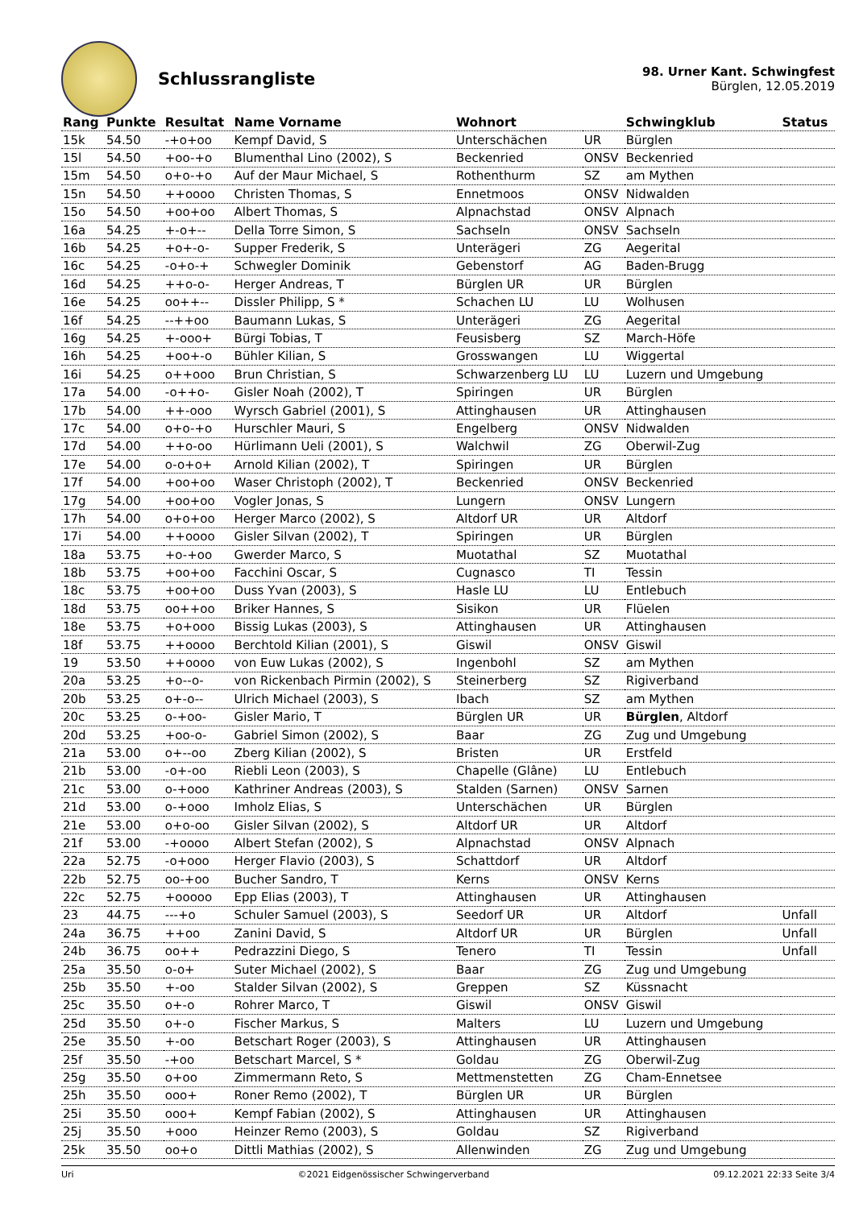Schlussrangliste
98. Urner Kant. Schwingfest
Bürglen, 12.05.2019
| Rang | Punkte | Resultat | Name Vorname | Wohnort | | Schwingklub | Status |
| --- | --- | --- | --- | --- | --- | --- | --- |
| 15k | 54.50 | -+o+oo | Kempf David, S | Unterschächen | UR | Bürglen | |
| 15l | 54.50 | +oo-+o | Blumenthal Lino (2002), S | Beckenried | ONSV | Beckenried | |
| 15m | 54.50 | o+o-+o | Auf der Maur Michael, S | Rothenthurm | SZ | am Mythen | |
| 15n | 54.50 | ++oooo | Christen Thomas, S | Ennetmoos | ONSV | Nidwalden | |
| 15o | 54.50 | +oo+oo | Albert Thomas, S | Alpnachstad | ONSV | Alpnach | |
| 16a | 54.25 | +-o+-- | Della Torre Simon, S | Sachseln | ONSV | Sachseln | |
| 16b | 54.25 | +o+-o- | Supper Frederik, S | Unterägeri | ZG | Aegerital | |
| 16c | 54.25 | -o+o-+ | Schwegler Dominik | Gebenstorf | AG | Baden-Brugg | |
| 16d | 54.25 | ++o-o- | Herger Andreas, T | Bürglen UR | UR | Bürglen | |
| 16e | 54.25 | oo++-- | Dissler Philipp, S * | Schachen LU | LU | Wolhusen | |
| 16f | 54.25 | --++oo | Baumann Lukas, S | Unterägeri | ZG | Aegerital | |
| 16g | 54.25 | +-ooo+ | Bürgi Tobias, T | Feusisberg | SZ | March-Höfe | |
| 16h | 54.25 | +oo+-o | Bühler Kilian, S | Grosswangen | LU | Wiggertal | |
| 16i | 54.25 | o++ooo | Brun Christian, S | Schwarzenberg LU | LU | Luzern und Umgebung | |
| 17a | 54.00 | -o++o- | Gisler Noah (2002), T | Spiringen | UR | Bürglen | |
| 17b | 54.00 | ++-ooo | Wyrsch Gabriel (2001), S | Attinghausen | UR | Attinghausen | |
| 17c | 54.00 | o+o-+o | Hurschler Mauri, S | Engelberg | ONSV | Nidwalden | |
| 17d | 54.00 | ++o-oo | Hürlimann Ueli (2001), S | Walchwil | ZG | Oberwil-Zug | |
| 17e | 54.00 | o-o+o+ | Arnold Kilian (2002), T | Spiringen | UR | Bürglen | |
| 17f | 54.00 | +oo+oo | Waser Christoph (2002), T | Beckenried | ONSV | Beckenried | |
| 17g | 54.00 | +oo+oo | Vogler Jonas, S | Lungern | ONSV | Lungern | |
| 17h | 54.00 | o+o+oo | Herger Marco (2002), S | Altdorf UR | UR | Altdorf | |
| 17i | 54.00 | ++oooo | Gisler Silvan (2002), T | Spiringen | UR | Bürglen | |
| 18a | 53.75 | +o-+oo | Gwerder Marco, S | Muotathal | SZ | Muotathal | |
| 18b | 53.75 | +oo+oo | Facchini Oscar, S | Cugnasco | TI | Tessin | |
| 18c | 53.75 | +oo+oo | Duss Yvan (2003), S | Hasle LU | LU | Entlebuch | |
| 18d | 53.75 | oo++oo | Briker Hannes, S | Sisikon | UR | Flüelen | |
| 18e | 53.75 | +o+ooo | Bissig Lukas (2003), S | Attinghausen | UR | Attinghausen | |
| 18f | 53.75 | ++oooo | Berchtold Kilian (2001), S | Giswil | ONSV | Giswil | |
| 19 | 53.50 | ++oooo | von Euw Lukas (2002), S | Ingenbohl | SZ | am Mythen | |
| 20a | 53.25 | +o--o- | von Rickenbach Pirmin (2002), S | Steinerberg | SZ | Rigiverband | |
| 20b | 53.25 | o+-o-- | Ulrich Michael (2003), S | Ibach | SZ | am Mythen | |
| 20c | 53.25 | o-+oo- | Gisler Mario, T | Bürglen UR | UR | Bürglen , Altdorf | |
| 20d | 53.25 | +oo-o- | Gabriel Simon (2002), S | Baar | ZG | Zug und Umgebung | |
| 21a | 53.00 | o+--oo | Zberg Kilian (2002), S | Bristen | UR | Erstfeld | |
| 21b | 53.00 | -o+-oo | Riebli Leon (2003), S | Chapelle (Glâne) | LU | Entlebuch | |
| 21c | 53.00 | o-+ooo | Kathriner Andreas (2003), S | Stalden (Sarnen) | ONSV | Sarnen | |
| 21d | 53.00 | o-+ooo | Imholz Elias, S | Unterschächen | UR | Bürglen | |
| 21e | 53.00 | o+o-oo | Gisler Silvan (2002), S | Altdorf UR | UR | Altdorf | |
| 21f | 53.00 | -+oooo | Albert Stefan (2002), S | Alpnachstad | ONSV | Alpnach | |
| 22a | 52.75 | -o+ooo | Herger Flavio (2003), S | Schattdorf | UR | Altdorf | |
| 22b | 52.75 | oo-+oo | Bucher Sandro, T | Kerns | ONSV | Kerns | |
| 22c | 52.75 | +ooooo | Epp Elias (2003), T | Attinghausen | UR | Attinghausen | |
| 23 | 44.75 | ---+o | Schuler Samuel (2003), S | Seedorf UR | UR | Altdorf | Unfall |
| 24a | 36.75 | ++oo | Zanini David, S | Altdorf UR | UR | Bürglen | Unfall |
| 24b | 36.75 | oo++ | Pedrazzini Diego, S | Tenero | TI | Tessin | Unfall |
| 25a | 35.50 | o-o+ | Suter Michael (2002), S | Baar | ZG | Zug und Umgebung | |
| 25b | 35.50 | +-oo | Stalder Silvan (2002), S | Greppen | SZ | Küssnacht | |
| 25c | 35.50 | o+-o | Rohrer Marco, T | Giswil | ONSV | Giswil | |
| 25d | 35.50 | o+-o | Fischer Markus, S | Malters | LU | Luzern und Umgebung | |
| 25e | 35.50 | +-oo | Betschart Roger (2003), S | Attinghausen | UR | Attinghausen | |
| 25f | 35.50 | -+oo | Betschart Marcel, S * | Goldau | ZG | Oberwil-Zug | |
| 25g | 35.50 | o+oo | Zimmermann Reto, S | Mettmenstetten | ZG | Cham-Ennetsee | |
| 25h | 35.50 | ooo+ | Roner Remo (2002), T | Bürglen UR | UR | Bürglen | |
| 25i | 35.50 | ooo+ | Kempf Fabian (2002), S | Attinghausen | UR | Attinghausen | |
| 25j | 35.50 | +ooo | Heinzer Remo (2003), S | Goldau | SZ | Rigiverband | |
| 25k | 35.50 | oo+o | Dittli Mathias (2002), S | Allenwinden | ZG | Zug und Umgebung | |
Uri ©2021 Eidgenössischer Schwingerverband 09.12.2021 22:33 Seite 3/4